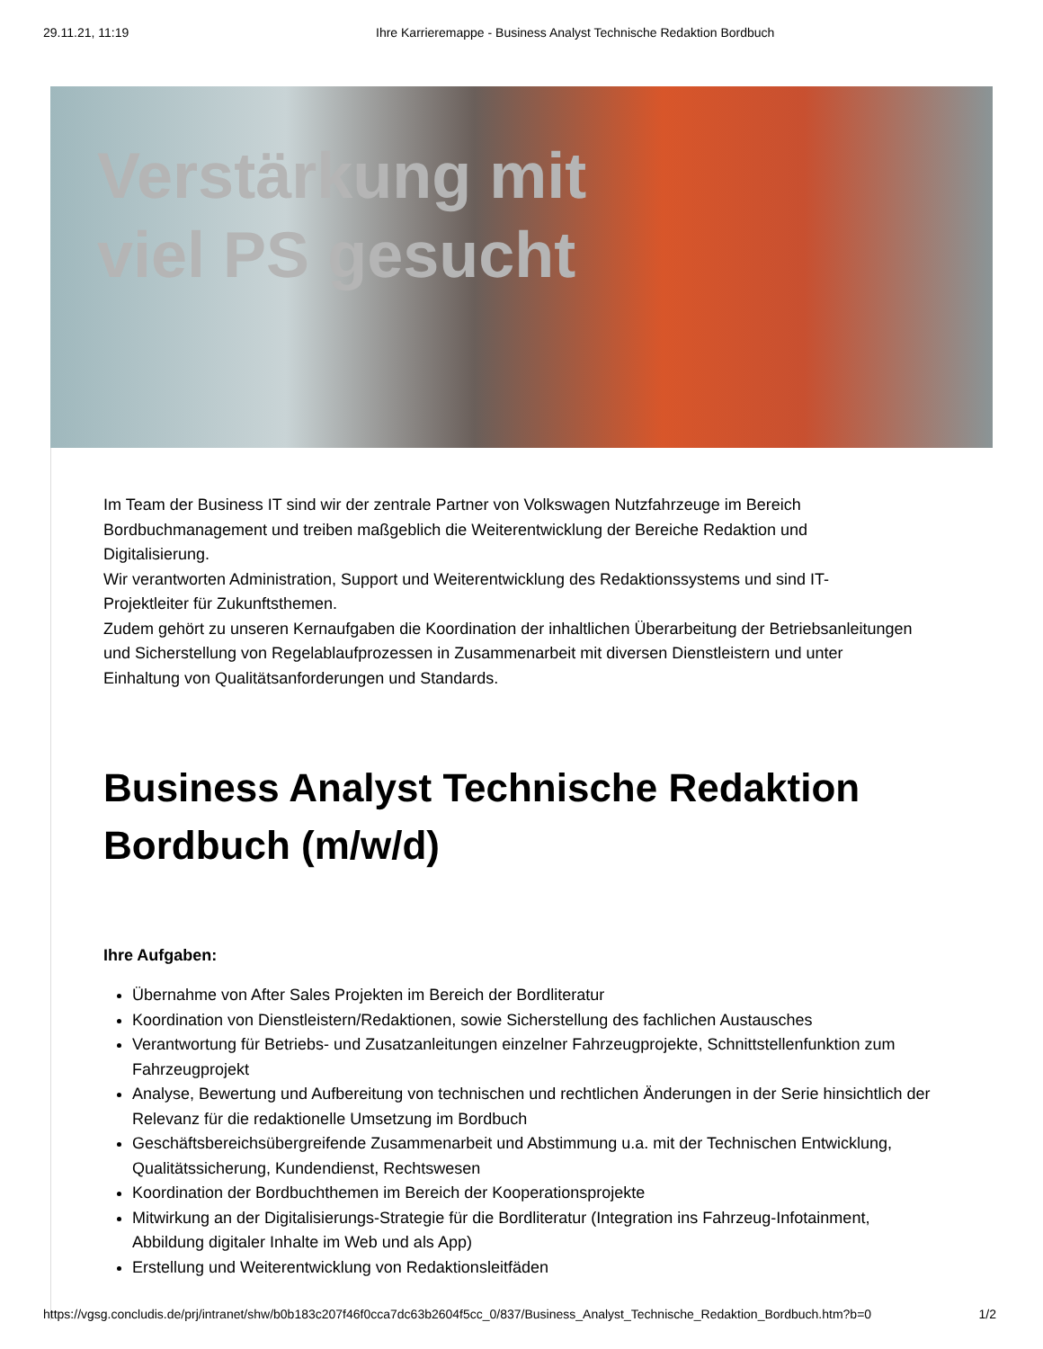29.11.21, 11:19 Ihre Karrieremappe - Business Analyst Technische Redaktion Bordbuch
Verstärkung mit
viel PS gesucht
Im Team der Business IT sind wir der zentrale Partner von Volkswagen Nutzfahrzeuge im Bereich Bordbuchmanagement und treiben maßgeblich die Weiterentwicklung der Bereiche Redaktion und Digitalisierung.
Wir verantworten Administration, Support und Weiterentwicklung des Redaktionssystems und sind IT-Projektleiter für Zukunftsthemen.
Zudem gehört zu unseren Kernaufgaben die Koordination der inhaltlichen Überarbeitung der Betriebsanleitungen und Sicherstellung von Regelablaufprozessen in Zusammenarbeit mit diversen Dienstleistern und unter Einhaltung von Qualitätsanforderungen und Standards.
Business Analyst Technische Redaktion Bordbuch (m/w/d)
Ihre Aufgaben:
Übernahme von After Sales Projekten im Bereich der Bordliteratur
Koordination von Dienstleistern/Redaktionen, sowie Sicherstellung des fachlichen Austausches
Verantwortung für Betriebs- und Zusatzanleitungen einzelner Fahrzeugprojekte, Schnittstellenfunktion zum Fahrzeugprojekt
Analyse, Bewertung und Aufbereitung von technischen und rechtlichen Änderungen in der Serie hinsichtlich der Relevanz für die redaktionelle Umsetzung im Bordbuch
Geschäftsbereichsübergreifende Zusammenarbeit und Abstimmung u.a. mit der Technischen Entwicklung, Qualitätssicherung, Kundendienst, Rechtswesen
Koordination der Bordbuchthemen im Bereich der Kooperationsprojekte
Mitwirkung an der Digitalisierungs-Strategie für die Bordliteratur (Integration ins Fahrzeug-Infotainment, Abbildung digitaler Inhalte im Web und als App)
Erstellung und Weiterentwicklung von Redaktionsleitfäden
https://vgsg.concludis.de/prj/intranet/shw/b0b183c207f46f0cca7dc63b2604f5cc_0/837/Business_Analyst_Technische_Redaktion_Bordbuch.htm?b=0 1/2